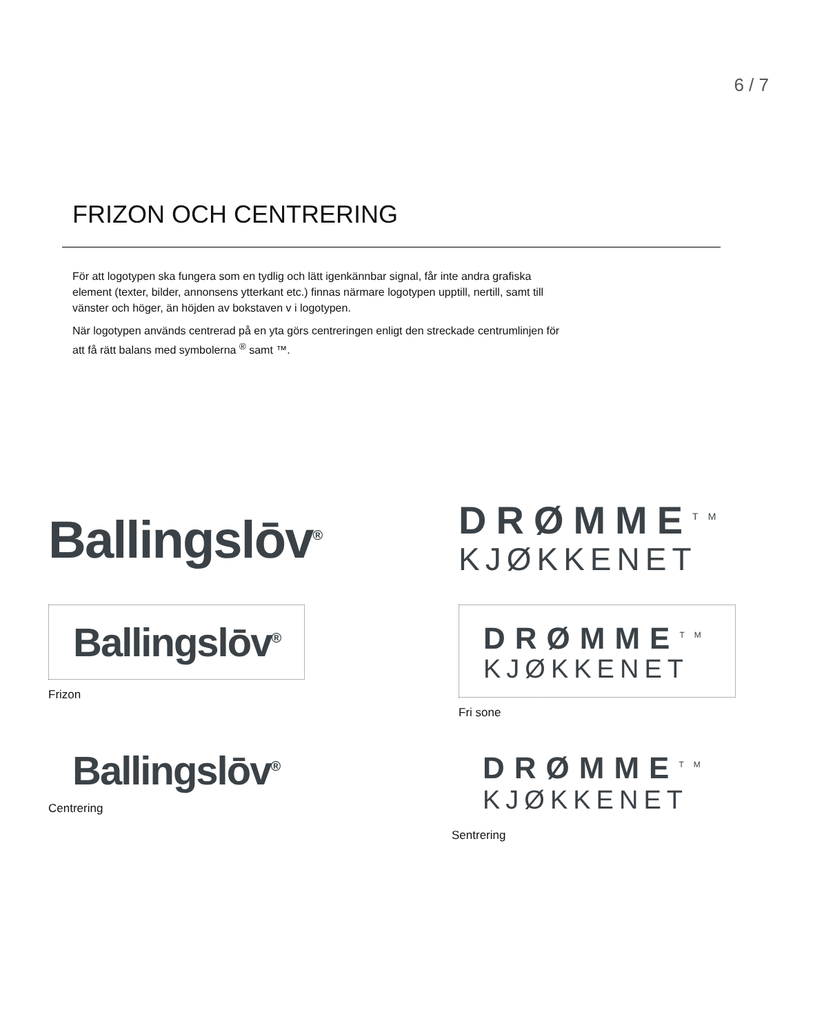6 / 7
FRIZON OCH CENTRERING
För att logotypen ska fungera som en tydlig och lätt igenkännbar signal, får inte andra grafiska element (texter, bilder, annonsens ytterkant etc.) finnas närmare logotypen upptill, nertill, samt till vänster och höger, än höjden av bokstaven v i logotypen.
När logotypen används centrerad på en yta görs centreringen enligt den streckade centrumlinjen för att få rätt balans med symbolerna <sup>®</sup> samt ™.
Ballingslōv<sup>®</sup>
DRØMME<sup>TM</sup>
KJØKKENET
Ballingslōv<sup>®</sup>
Frizon
DRØMME<sup>TM</sup>
KJØKKENET
Fri sone
Ballingslōv<sup>®</sup>
Centrering
DRØMME<sup>TM</sup>
KJØKKENET
Sentrering